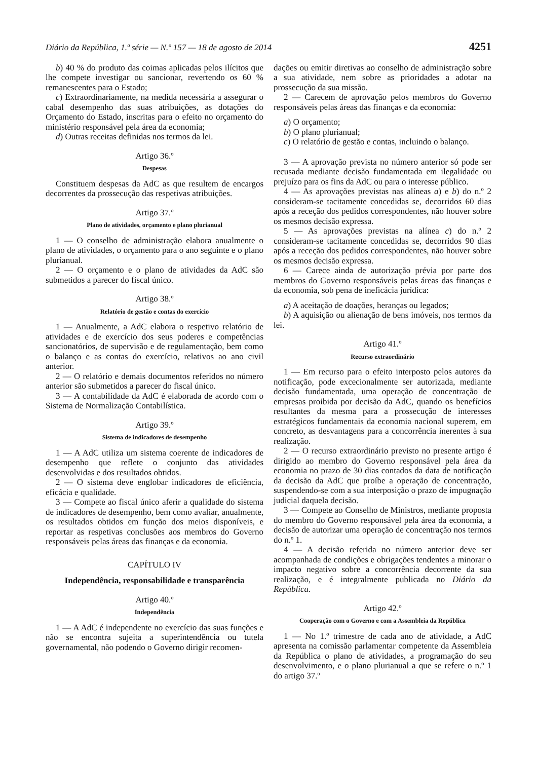Diário da República, 1.ª série — N.º 157 — 18 de agosto de 2014 4251
b) 40 % do produto das coimas aplicadas pelos ilícitos que lhe compete investigar ou sancionar, revertendo os 60 % remanescentes para o Estado;
c) Extraordinariamente, na medida necessária a assegurar o cabal desempenho das suas atribuições, as dotações do Orçamento do Estado, inscritas para o efeito no orçamento do ministério responsável pela área da economia;
d) Outras receitas definidas nos termos da lei.
Artigo 36.º
Despesas
Constituem despesas da AdC as que resultem de encargos decorrentes da prossecução das respetivas atribuições.
Artigo 37.º
Plano de atividades, orçamento e plano plurianual
1 — O conselho de administração elabora anualmente o plano de atividades, o orçamento para o ano seguinte e o plano plurianual.
2 — O orçamento e o plano de atividades da AdC são submetidos a parecer do fiscal único.
Artigo 38.º
Relatório de gestão e contas do exercício
1 — Anualmente, a AdC elabora o respetivo relatório de atividades e de exercício dos seus poderes e competências sancionatórios, de supervisão e de regulamentação, bem como o balanço e as contas do exercício, relativos ao ano civil anterior.
2 — O relatório e demais documentos referidos no número anterior são submetidos a parecer do fiscal único.
3 — A contabilidade da AdC é elaborada de acordo com o Sistema de Normalização Contabilística.
Artigo 39.º
Sistema de indicadores de desempenho
1 — A AdC utiliza um sistema coerente de indicadores de desempenho que reflete o conjunto das atividades desenvolvidas e dos resultados obtidos.
2 — O sistema deve englobar indicadores de eficiência, eficácia e qualidade.
3 — Compete ao fiscal único aferir a qualidade do sistema de indicadores de desempenho, bem como avaliar, anualmente, os resultados obtidos em função dos meios disponíveis, e reportar as respetivas conclusões aos membros do Governo responsáveis pelas áreas das finanças e da economia.
CAPÍTULO IV
Independência, responsabilidade e transparência
Artigo 40.º
Independência
1 — A AdC é independente no exercício das suas funções e não se encontra sujeita a superintendência ou tutela governamental, não podendo o Governo dirigir recomen-
dações ou emitir diretivas ao conselho de administração sobre a sua atividade, nem sobre as prioridades a adotar na prossecução da sua missão.
2 — Carecem de aprovação pelos membros do Governo responsáveis pelas áreas das finanças e da economia:
a) O orçamento;
b) O plano plurianual;
c) O relatório de gestão e contas, incluindo o balanço.
3 — A aprovação prevista no número anterior só pode ser recusada mediante decisão fundamentada em ilegalidade ou prejuízo para os fins da AdC ou para o interesse público.
4 — As aprovações previstas nas alíneas a) e b) do n.º 2 consideram-se tacitamente concedidas se, decorridos 60 dias após a receção dos pedidos correspondentes, não houver sobre os mesmos decisão expressa.
5 — As aprovações previstas na alínea c) do n.º 2 consideram-se tacitamente concedidas se, decorridos 90 dias após a receção dos pedidos correspondentes, não houver sobre os mesmos decisão expressa.
6 — Carece ainda de autorização prévia por parte dos membros do Governo responsáveis pelas áreas das finanças e da economia, sob pena de ineficácia jurídica:
a) A aceitação de doações, heranças ou legados;
b) A aquisição ou alienação de bens imóveis, nos termos da lei.
Artigo 41.º
Recurso extraordinário
1 — Em recurso para o efeito interposto pelos autores da notificação, pode excecionalmente ser autorizada, mediante decisão fundamentada, uma operação de concentração de empresas proibida por decisão da AdC, quando os benefícios resultantes da mesma para a prossecução de interesses estratégicos fundamentais da economia nacional superem, em concreto, as desvantagens para a concorrência inerentes à sua realização.
2 — O recurso extraordinário previsto no presente artigo é dirigido ao membro do Governo responsável pela área da economia no prazo de 30 dias contados da data de notificação da decisão da AdC que proíbe a operação de concentração, suspendendo-se com a sua interposição o prazo de impugnação judicial daquela decisão.
3 — Compete ao Conselho de Ministros, mediante proposta do membro do Governo responsável pela área da economia, a decisão de autorizar uma operação de concentração nos termos do n.º 1.
4 — A decisão referida no número anterior deve ser acompanhada de condições e obrigações tendentes a minorar o impacto negativo sobre a concorrência decorrente da sua realização, e é integralmente publicada no Diário da República.
Artigo 42.º
Cooperação com o Governo e com a Assembleia da República
1 — No 1.º trimestre de cada ano de atividade, a AdC apresenta na comissão parlamentar competente da Assembleia da República o plano de atividades, a programação do seu desenvolvimento, e o plano plurianual a que se refere o n.º 1 do artigo 37.º